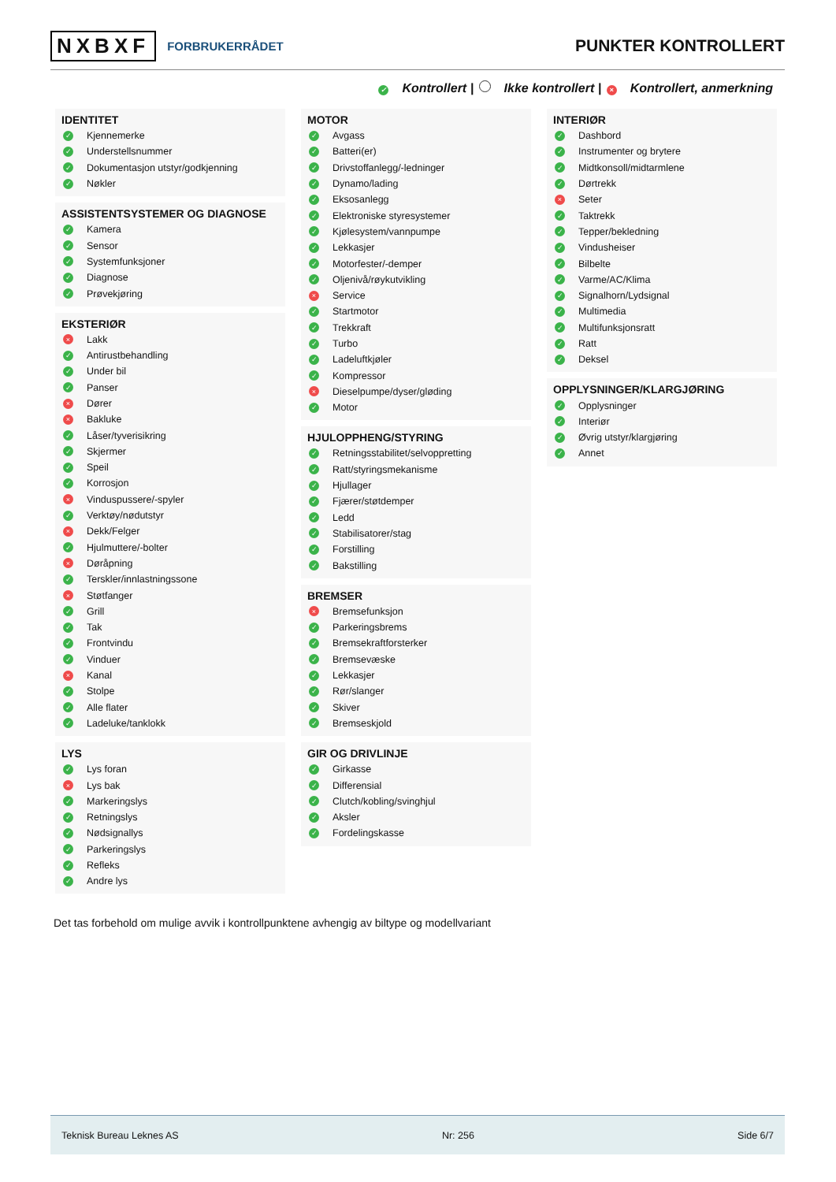NXBXF FORBRUKERRÅDET
PUNKTER KONTROLLERT
✓ Kontrollert | Ikke kontrollert | × Kontrollert, anmerkning
IDENTITET
✓ Kjennemerke
✓ Understellsnummer
✓ Dokumentasjon utstyr/godkjenning
✓ Nøkler
ASSISTENTSYSTEMER OG DIAGNOSE
✓ Kamera
✓ Sensor
✓ Systemfunksjoner
✓ Diagnose
✓ Prøvekjøring
EKSTERIØR
× Lakk
✓ Antirustbehandling
✓ Under bil
✓ Panser
× Dører
× Bakluke
✓ Låser/tyverisikring
✓ Skjermer
✓ Speil
✓ Korrosjon
× Vinduspussere/-spyler
✓ Verktøy/nødutstyr
× Dekk/Felger
✓ Hjulmuttere/-bolter
× Døråpning
✓ Terskler/innlastningssone
× Støtfanger
✓ Grill
✓ Tak
✓ Frontvindu
✓ Vinduer
× Kanal
✓ Stolpe
✓ Alle flater
✓ Ladeluke/tanklokk
LYS
✓ Lys foran
× Lys bak
✓ Markeringslys
✓ Retningslys
✓ Nødsignallys
✓ Parkeringslys
✓ Refleks
✓ Andre lys
MOTOR
✓ Avgass
✓ Batteri(er)
✓ Drivstoffanlegg/-ledninger
✓ Dynamo/lading
✓ Eksosanlegg
✓ Elektroniske styresystemer
✓ Kjølesystem/vannpumpe
✓ Lekkasjer
✓ Motorfester/-demper
✓ Oljenivå/røykutvikling
× Service
✓ Startmotor
✓ Trekkraft
✓ Turbo
✓ Ladeluftkjøler
✓ Kompressor
× Dieselpumpe/dyser/gløding
✓ Motor
HJULOPPHENG/STYRING
✓ Retningsstabilitet/selvoppretting
✓ Ratt/styringsmekanisme
✓ Hjullager
✓ Fjærer/støtdemper
✓ Ledd
✓ Stabilisatorer/stag
✓ Forstilling
✓ Bakstilling
BREMSER
× Bremsefunksjon
✓ Parkeringsbrems
✓ Bremsekraftforsterker
✓ Bremsevæske
✓ Lekkasjer
✓ Rør/slanger
✓ Skiver
✓ Bremseskjold
GIR OG DRIVLINJE
✓ Girkasse
✓ Differensial
✓ Clutch/kobling/svinghjul
✓ Aksler
✓ Fordelingskasse
INTERIØR
✓ Dashbord
✓ Instrumenter og brytere
✓ Midtkonsoll/midtarmlene
✓ Dørtrekk
× Seter
✓ Taktrekk
✓ Tepper/bekledning
✓ Vindusheiser
✓ Bilbelte
✓ Varme/AC/Klima
✓ Signalhorn/Lydsignal
✓ Multimedia
✓ Multifunksjonsratt
✓ Ratt
✓ Deksel
OPPLYSNINGER/KLARGJØRING
✓ Opplysninger
✓ Interiør
✓ Øvrig utstyr/klargjøring
✓ Annet
Det tas forbehold om mulige avvik i kontrollpunktene avhengig av biltype og modellvariant
Teknisk Bureau Leknes AS Nr: 256 Side 6/7